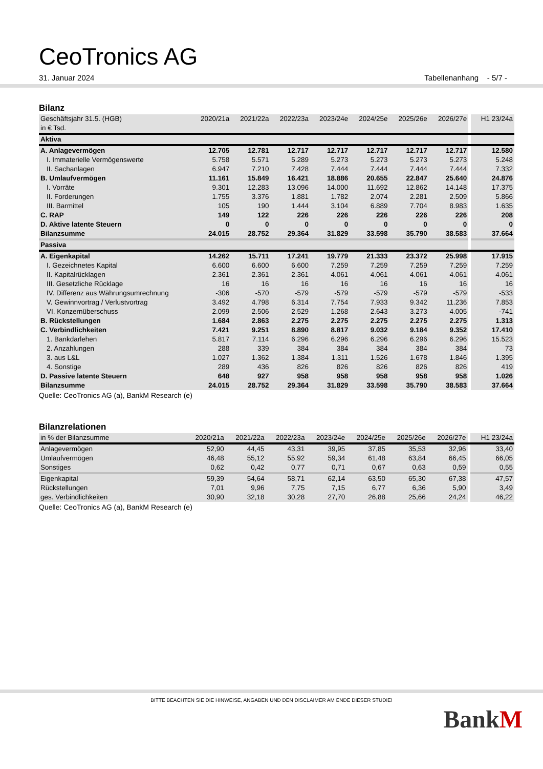CeoTronics AG
31. Januar 2024 Tabellenanhang - 5/7 -
Bilanz
| Geschäftsjahr 31.5. (HGB) | 2020/21a | 2021/22a | 2022/23a | 2023/24e | 2024/25e | 2025/26e | 2026/27e | | H1 23/24a |
| --- | --- | --- | --- | --- | --- | --- | --- | --- | --- |
| in € Tsd. | | | | | | | | | |
| Aktiva | | | | | | | | | |
| A. Anlagevermögen | 12.705 | 12.781 | 12.717 | 12.717 | 12.717 | 12.717 | 12.717 | | 12.580 |
| I. Immaterielle Vermögenswerte | 5.758 | 5.571 | 5.289 | 5.273 | 5.273 | 5.273 | 5.273 | | 5.248 |
| II. Sachanlagen | 6.947 | 7.210 | 7.428 | 7.444 | 7.444 | 7.444 | 7.444 | | 7.332 |
| B. Umlaufvermögen | 11.161 | 15.849 | 16.421 | 18.886 | 20.655 | 22.847 | 25.640 | | 24.876 |
| I. Vorräte | 9.301 | 12.283 | 13.096 | 14.000 | 11.692 | 12.862 | 14.148 | | 17.375 |
| II. Forderungen | 1.755 | 3.376 | 1.881 | 1.782 | 2.074 | 2.281 | 2.509 | | 5.866 |
| III. Barmittel | 105 | 190 | 1.444 | 3.104 | 6.889 | 7.704 | 8.983 | | 1.635 |
| C. RAP | 149 | 122 | 226 | 226 | 226 | 226 | 226 | | 208 |
| D. Aktive latente Steuern | 0 | 0 | 0 | 0 | 0 | 0 | 0 | | 0 |
| Bilanzsumme | 24.015 | 28.752 | 29.364 | 31.829 | 33.598 | 35.790 | 38.583 | | 37.664 |
| Passiva | | | | | | | | | |
| A. Eigenkapital | 14.262 | 15.711 | 17.241 | 19.779 | 21.333 | 23.372 | 25.998 | | 17.915 |
| I. Gezeichnetes Kapital | 6.600 | 6.600 | 6.600 | 7.259 | 7.259 | 7.259 | 7.259 | | 7.259 |
| II. Kapitalrücklagen | 2.361 | 2.361 | 2.361 | 4.061 | 4.061 | 4.061 | 4.061 | | 4.061 |
| III. Gesetzliche Rücklage | 16 | 16 | 16 | 16 | 16 | 16 | 16 | | 16 |
| IV. Differenz aus Währungsumrechnung | -306 | -570 | -579 | -579 | -579 | -579 | -579 | | -533 |
| V. Gewinnvortrag / Verlustvortrag | 3.492 | 4.798 | 6.314 | 7.754 | 7.933 | 9.342 | 11.236 | | 7.853 |
| VI. Konzernüberschuss | 2.099 | 2.506 | 2.529 | 1.268 | 2.643 | 3.273 | 4.005 | | -741 |
| B. Rückstellungen | 1.684 | 2.863 | 2.275 | 2.275 | 2.275 | 2.275 | 2.275 | | 1.313 |
| C. Verbindlichkeiten | 7.421 | 9.251 | 8.890 | 8.817 | 9.032 | 9.184 | 9.352 | | 17.410 |
| 1. Bankdarlehen | 5.817 | 7.114 | 6.296 | 6.296 | 6.296 | 6.296 | 6.296 | | 15.523 |
| 2. Anzahlungen | 288 | 339 | 384 | 384 | 384 | 384 | 384 | | 73 |
| 3. aus L&L | 1.027 | 1.362 | 1.384 | 1.311 | 1.526 | 1.678 | 1.846 | | 1.395 |
| 4. Sonstige | 289 | 436 | 826 | 826 | 826 | 826 | 826 | | 419 |
| D. Passive latente Steuern | 648 | 927 | 958 | 958 | 958 | 958 | 958 | | 1.026 |
| Bilanzsumme | 24.015 | 28.752 | 29.364 | 31.829 | 33.598 | 35.790 | 38.583 | | 37.664 |
Quelle: CeoTronics AG (a), BankM Research (e)
Bilanzrelationen
| in % der Bilanzsumme | 2020/21a | 2021/22a | 2022/23a | 2023/24e | 2024/25e | 2025/26e | 2026/27e | | H1 23/24a |
| --- | --- | --- | --- | --- | --- | --- | --- | --- | --- |
| Anlagevermögen | 52,90 | 44,45 | 43,31 | 39,95 | 37,85 | 35,53 | 32,96 | | 33,40 |
| Umlaufvermögen | 46,48 | 55,12 | 55,92 | 59,34 | 61,48 | 63,84 | 66,45 | | 66,05 |
| Sonstiges | 0,62 | 0,42 | 0,77 | 0,71 | 0,67 | 0,63 | 0,59 | | 0,55 |
| Eigenkapital | 59,39 | 54,64 | 58,71 | 62,14 | 63,50 | 65,30 | 67,38 | | 47,57 |
| Rückstellungen | 7,01 | 9,96 | 7,75 | 7,15 | 6,77 | 6,36 | 5,90 | | 3,49 |
| ges. Verbindlichkeiten | 30,90 | 32,18 | 30,28 | 27,70 | 26,88 | 25,66 | 24,24 | | 46,22 |
Quelle: CeoTronics AG (a), BankM Research (e)
BITTE BEACHTEN SIE DIE HINWEISE, ANGABEN UND DEN DISCLAIMER AM ENDE DIESER STUDIE!
BankM